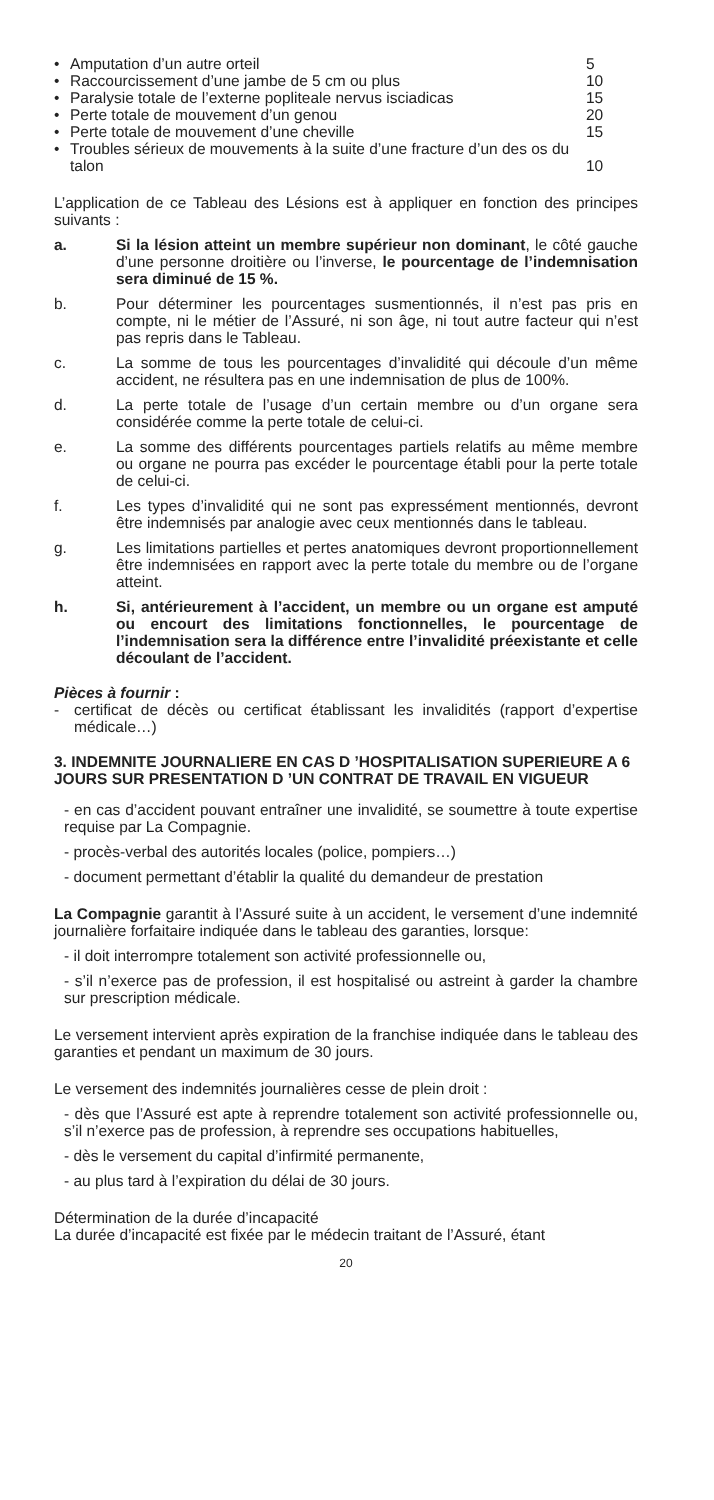• Amputation d’un autre orteil 5
• Raccourcissement d’une jambe de 5 cm ou plus 10
• Paralysie totale de l’externe popliteale nervus isciadicas 15
• Perte totale de mouvement d’un genou 20
• Perte totale de mouvement d’une cheville 15
• Troubles sérieux de mouvements à la suite d’une fracture d’un des os du talon 10
L’application de ce Tableau des Lésions est à appliquer en fonction des principes suivants :
a. Si la lésion atteint un membre supérieur non dominant, le côté gauche d’une personne droitière ou l’inverse, le pourcentage de l’indemnisation sera diminué de 15 %.
b. Pour déterminer les pourcentages susmentionnés, il n’est pas pris en compte, ni le métier de l’Assuré, ni son âge, ni tout autre facteur qui n’est pas repris dans le Tableau.
c. La somme de tous les pourcentages d’invalidité qui découle d’un même accident, ne résultera pas en une indemnisation de plus de 100%.
d. La perte totale de l’usage d’un certain membre ou d’un organe sera considérée comme la perte totale de celui-ci.
e. La somme des différents pourcentages partiels relatifs au même membre ou organe ne pourra pas excéder le pourcentage établi pour la perte totale de celui-ci.
f. Les types d’invalidité qui ne sont pas expressément mentionnés, devront être indemnisés par analogie avec ceux mentionnés dans le tableau.
g. Les limitations partielles et pertes anatomiques devront proportionnellement être indemnisées en rapport avec la perte totale du membre ou de l’organe atteint.
h. Si, antérieurement à l’accident, un membre ou un organe est amputé ou encourt des limitations fonctionnelles, le pourcentage de l’indemnisation sera la différence entre l’invalidité préexistante et celle découlant de l’accident.
Pièces à fournir :
- certificat de décès ou certificat établissant les invalidités (rapport d’expertise médicale…)
3. INDEMNITE JOURNALIERE EN CAS D ’HOSPITALISATION SUPERIEURE A 6 JOURS SUR PRESENTATION D ’UN CONTRAT DE TRAVAIL EN VIGUEUR
- en cas d’accident pouvant entraîner une invalidité, se soumettre à toute expertise requise par La Compagnie.
- procès-verbal des autorités locales (police, pompiers…)
- document permettant d’établir la qualité du demandeur de prestation
La Compagnie garantit à l’Assuré suite à un accident, le versement d’une indemnité journalière forfaitaire indiquée dans le tableau des garanties, lorsque:
- il doit interrompre totalement son activité professionnelle ou,
- s’il n’exerce pas de profession, il est hospitalisé ou astreint à garder la chambre sur prescription médicale.
Le versement intervient après expiration de la franchise indiquée dans le tableau des garanties et pendant un maximum de 30 jours.
Le versement des indemnités journalières cesse de plein droit :
- dès que l’Assuré est apte à reprendre totalement son activité professionnelle ou, s’il n’exerce pas de profession, à reprendre ses occupations habituelles,
- dès le versement du capital d’infirmité permanente,
- au plus tard à l’expiration du délai de 30 jours.
Détermination de la durée d’incapacité
La durée d’incapacité est fixée par le médecin traitant de l’Assuré, étant
20